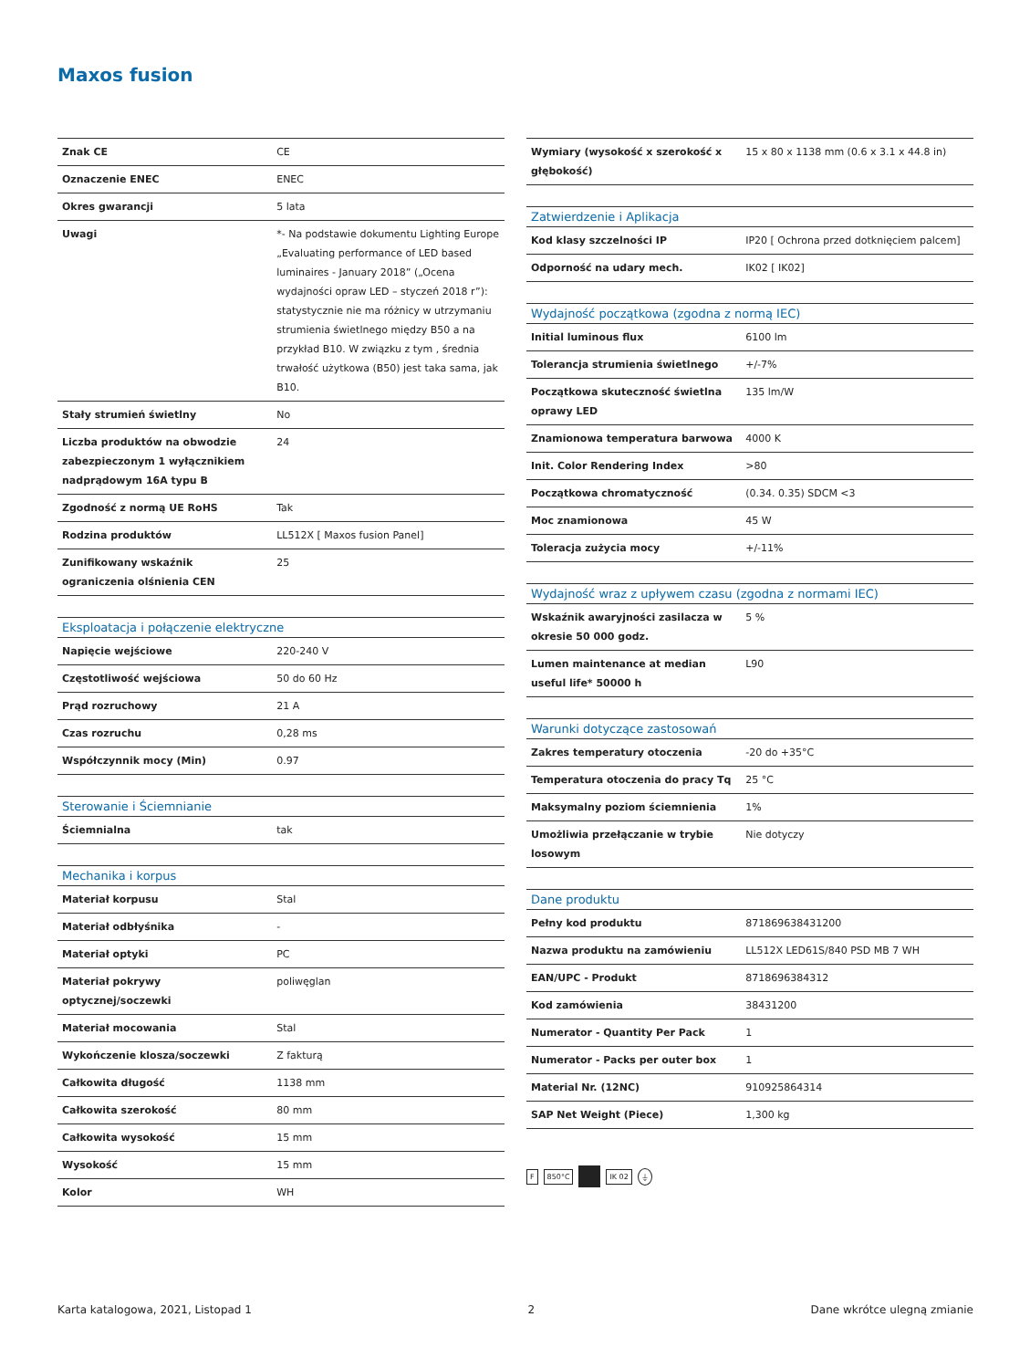Maxos fusion
| Znak CE | CE |
| Oznaczenie ENEC | ENEC |
| Okres gwarancji | 5 lata |
| Uwagi | *- Na podstawie dokumentu Lighting Europe „Evaluating performance of LED based luminaires - January 2018” („Ocena wydajności opraw LED – styczeń 2018 r”): statystycznie nie ma różnicy w utrzymaniu strumienia świetlnego między B50 a na przykład B10. W związku z tym , średnia trwałość użytkowa (B50) jest taka sama, jak B10. |
| Stały strumień świetlny | No |
| Liczba produktów na obwodzie zabezpieczonym 1 wyłącznikiem nadprądowym 16A typu B | 24 |
| Zgodność z normą UE RoHS | Tak |
| Rodzina produktów | LL512X [ Maxos fusion Panel] |
| Zunifikowany wskaźnik ograniczenia olśnienia CEN | 25 |
| Eksploatacja i połączenie elektryczne | |
| --- | --- |
| Napięcie wejściowe | 220-240 V |
| Częstotliwość wejściowa | 50 do 60 Hz |
| Prąd rozruchowy | 21 A |
| Czas rozruchu | 0,28 ms |
| Współczynnik mocy (Min) | 0.97 |
| Sterowanie i Ściemnianie | |
| --- | --- |
| Ściemnialna | tak |
| Mechanika i korpus | |
| --- | --- |
| Materiał korpusu | Stal |
| Materiał odbłyśnika | - |
| Materiał optyki | PC |
| Materiał pokrywy optycznej/soczewki | poliwęglan |
| Materiał mocowania | Stal |
| Wykończenie klosza/soczewki | Z fakturą |
| Całkowita długość | 1138 mm |
| Całkowita szerokość | 80 mm |
| Całkowita wysokość | 15 mm |
| Wysokość | 15 mm |
| Kolor | WH |
| Wymiary (wysokość x szerokość x głębokość) | 15 x 80 x 1138 mm (0.6 x 3.1 x 44.8 in) |
| Zatwierdzenie i Aplikacja | |
| --- | --- |
| Kod klasy szczelności IP | IP20 [ Ochrona przed dotknięciem palcem] |
| Odporność na udary mech. | IK02 [ IK02] |
| Wydajność początkowa (zgodna z normą IEC) | |
| --- | --- |
| Initial luminous flux | 6100 lm |
| Tolerancja strumienia świetlnego | +/-7% |
| Początkowa skuteczność świetlna oprawy LED | 135 lm/W |
| Znamionowa temperatura barwowa | 4000 K |
| Init. Color Rendering Index | >80 |
| Początkowa chromatyczność | (0.34. 0.35) SDCM <3 |
| Moc znamionowa | 45 W |
| Toleracja zużycia mocy | +/-11% |
| Wydajność wraz z upływem czasu (zgodna z normami IEC) | |
| --- | --- |
| Wskaźnik awaryjności zasilacza w okresie 50 000 godz. | 5 % |
| Lumen maintenance at median useful life* 50000 h | L90 |
| Warunki dotyczące zastosowań | |
| --- | --- |
| Zakres temperatury otoczenia | -20 do +35°C |
| Temperatura otoczenia do pracy Tq | 25 °C |
| Maksymalny poziom ściemnienia | 1% |
| Umożliwia przełączanie w trybie losowym | Nie dotyczy |
| Dane produktu | |
| --- | --- |
| Pełny kod produktu | 871869638431200 |
| Nazwa produktu na zamówieniu | LL512X LED61S/840 PSD MB 7 WH |
| EAN/UPC - Produkt | 8718696384312 |
| Kod zamówienia | 38431200 |
| Numerator - Quantity Per Pack | 1 |
| Numerator - Packs per outer box | 1 |
| Material Nr. (12NC) | 910925864314 |
| SAP Net Weight (Piece) | 1,300 kg |
F 850°C IK 02 ⏚
Karta katalogowa, 2021, Listopad 1 2 Dane wkrótce ulegną zmianie